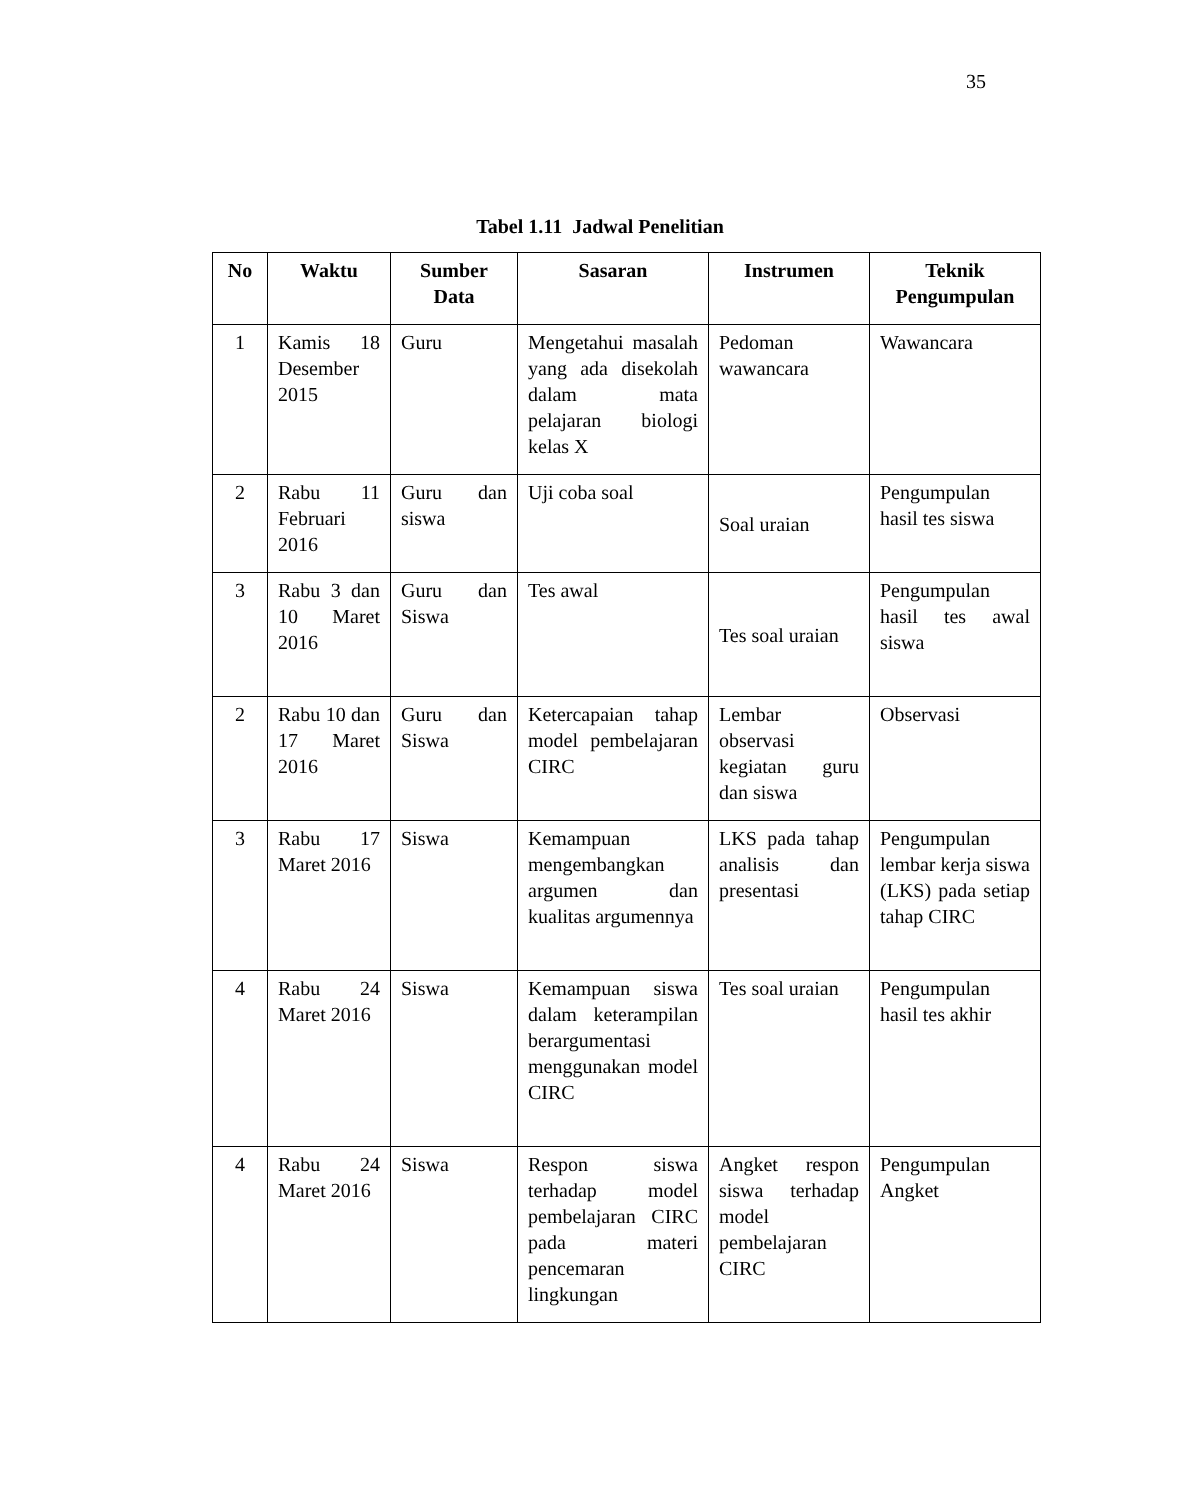35
Tabel 1.11 Jadwal Penelitian
| No | Waktu | Sumber Data | Sasaran | Instrumen | Teknik Pengumpulan |
| --- | --- | --- | --- | --- | --- |
| 1 | Kamis 18 Desember 2015 | Guru | Mengetahui masalah yang ada disekolah dalam mata pelajaran biologi kelas X | Pedoman wawancara | Wawancara |
| 2 | Rabu 11 Februari 2016 | Guru dan siswa | Uji coba soal | Soal uraian | Pengumpulan hasil tes siswa |
| 3 | Rabu 3 dan 10 Maret 2016 | Guru dan Siswa | Tes awal | Tes soal uraian | Pengumpulan hasil tes awal siswa |
| 2 | Rabu 10 dan 17 Maret 2016 | Guru dan Siswa | Ketercapaian tahap model pembelajaran CIRC | Lembar observasi kegiatan guru dan siswa | Observasi |
| 3 | Rabu 17 Maret 2016 | Siswa | Kemampuan mengembangkan argumen dan kualitas argumennya | LKS pada tahap analisis dan presentasi | Pengumpulan lembar kerja siswa (LKS) pada setiap tahap CIRC |
| 4 | Rabu 24 Maret 2016 | Siswa | Kemampuan siswa dalam keterampilan berargumentasi menggunakan model CIRC | Tes soal uraian | Pengumpulan hasil tes akhir |
| 4 | Rabu 24 Maret 2016 | Siswa | Respon siswa terhadap model pembelajaran CIRC pada materi pencemaran lingkungan | Angket respon siswa terhadap model pembelajaran CIRC | Pengumpulan Angket |